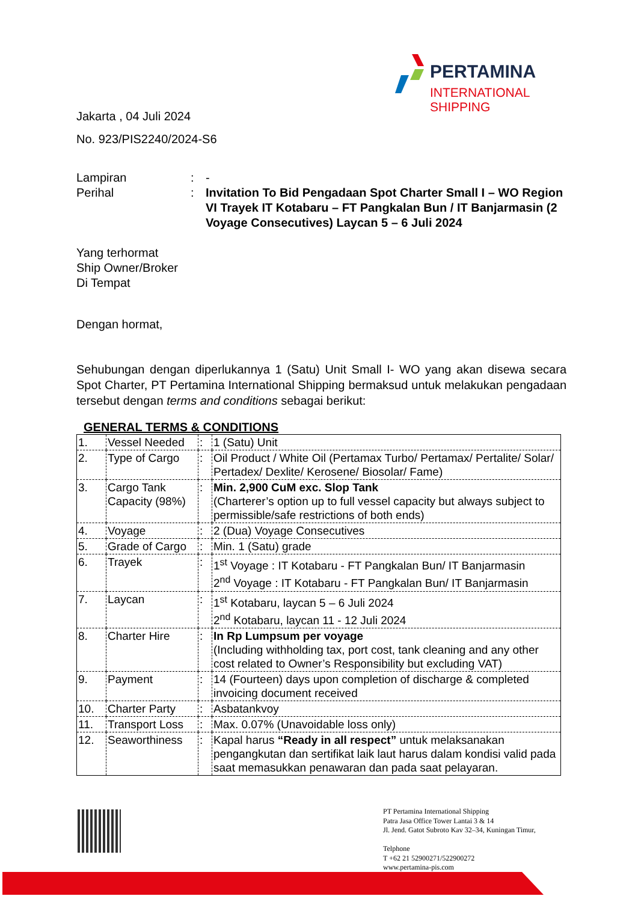PERTAMINA
INTERNATIONAL SHIPPING
Jakarta , 04 Juli 2024
No. 923/PIS2240/2024-S6
Lampiran
:
-
Perihal
:
Invitation To Bid Pengadaan Spot Charter Small I – WO Region VI Trayek IT Kotabaru – FT Pangkalan Bun / IT Banjarmasin (2 Voyage Consecutives) Laycan 5 – 6 Juli 2024
Yang terhormat
Ship Owner/Broker
Di Tempat
Dengan hormat,
Sehubungan dengan diperlukannya 1 (Satu) Unit Small I- WO yang akan disewa secara Spot Charter, PT Pertamina International Shipping bermaksud untuk melakukan pengadaan tersebut dengan terms and conditions sebagai berikut:
GENERAL TERMS & CONDITIONS
| 1. | Vessel Needed | : | 1 (Satu) Unit |
| 2. | Type of Cargo | : | Oil Product / White Oil (Pertamax Turbo/ Pertamax/ Pertalite/ Solar/ Pertadex/ Dexlite/ Kerosene/ Biosolar/ Fame) |
| 3. | Cargo Tank Capacity (98%) | : | Min. 2,900 CuM exc. Slop Tank (Charterer’s option up to full vessel capacity but always subject to permissible/safe restrictions of both ends) |
| 4. | Voyage | : | 2 (Dua) Voyage Consecutives |
| 5. | Grade of Cargo | : | Min. 1 (Satu) grade |
| 6. | Trayek | : | 1<sup>st</sup> Voyage : IT Kotabaru - FT Pangkalan Bun/ IT Banjarmasin 2<sup>nd</sup> Voyage : IT Kotabaru - FT Pangkalan Bun/ IT Banjarmasin |
| 7. | Laycan | : | 1<sup>st</sup> Kotabaru, laycan 5 – 6 Juli 2024 2<sup>nd</sup> Kotabaru, laycan 11 - 12 Juli 2024 |
| 8. | Charter Hire | : | In Rp Lumpsum per voyage (Including withholding tax, port cost, tank cleaning and any other cost related to Owner’s Responsibility but excluding VAT) |
| 9. | Payment | : | 14 (Fourteen) days upon completion of discharge & completed invoicing document received |
| 10. | Charter Party | : | Asbatankvoy |
| 11. | Transport Loss | : | Max. 0.07% (Unavoidable loss only) |
| 12. | Seaworthiness | : | Kapal harus “Ready in all respect” untuk melaksanakan pengangkutan dan sertifikat laik laut harus dalam kondisi valid pada saat memasukkan penawaran dan pada saat pelayaran. |
PT Pertamina International Shipping
Patra Jasa Office Tower Lantai 3 & 14
Jl. Jend. Gatot Subroto Kav 32–34, Kuningan Timur,
Telphone
T +62 21 52900271/522900272
www.pertamina-pis.com